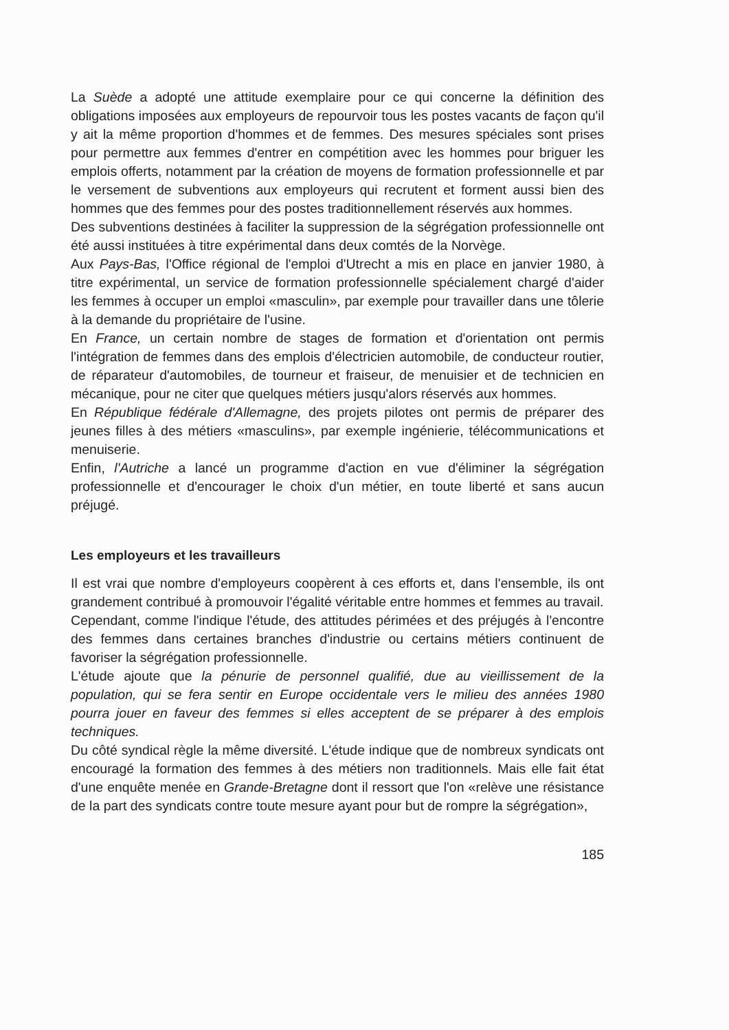La Suède a adopté une attitude exemplaire pour ce qui concerne la définition des obligations imposées aux employeurs de repourvoir tous les postes vacants de façon qu'il y ait la même proportion d'hommes et de femmes. Des mesures spéciales sont prises pour permettre aux femmes d'entrer en compétition avec les hommes pour briguer les emplois offerts, notamment par la création de moyens de formation professionnelle et par le versement de subventions aux employeurs qui recrutent et forment aussi bien des hommes que des femmes pour des postes traditionnellement réservés aux hommes.
Des subventions destinées à faciliter la suppression de la ségrégation professionnelle ont été aussi instituées à titre expérimental dans deux comtés de la Norvège.
Aux Pays-Bas, l'Office régional de l'emploi d'Utrecht a mis en place en janvier 1980, à titre expérimental, un service de formation professionnelle spécialement chargé d'aider les femmes à occuper un emploi «masculin», par exemple pour travailler dans une tôlerie à la demande du propriétaire de l'usine.
En France, un certain nombre de stages de formation et d'orientation ont permis l'intégration de femmes dans des emplois d'électricien automobile, de conducteur routier, de réparateur d'automobiles, de tourneur et fraiseur, de menuisier et de technicien en mécanique, pour ne citer que quelques métiers jusqu'alors réservés aux hommes.
En République fédérale d'Allemagne, des projets pilotes ont permis de préparer des jeunes filles à des métiers «masculins», par exemple ingénierie, télécommunications et menuiserie.
Enfin, l'Autriche a lancé un programme d'action en vue d'éliminer la ségrégation professionnelle et d'encourager le choix d'un métier, en toute liberté et sans aucun préjugé.
Les employeurs et les travailleurs
Il est vrai que nombre d'employeurs coopèrent à ces efforts et, dans l'ensemble, ils ont grandement contribué à promouvoir l'égalité véritable entre hommes et femmes au travail.
Cependant, comme l'indique l'étude, des attitudes périmées et des préjugés à l'encontre des femmes dans certaines branches d'industrie ou certains métiers continuent de favoriser la ségrégation professionnelle.
L'étude ajoute que la pénurie de personnel qualifié, due au vieillissement de la population, qui se fera sentir en Europe occidentale vers le milieu des années 1980 pourra jouer en faveur des femmes si elles acceptent de se préparer à des emplois techniques.
Du côté syndical règle la même diversité. L'étude indique que de nombreux syndicats ont encouragé la formation des femmes à des métiers non traditionnels. Mais elle fait état d'une enquête menée en Grande-Bretagne dont il ressort que l'on «relève une résistance de la part des syndicats contre toute mesure ayant pour but de rompre la ségrégation»,
185